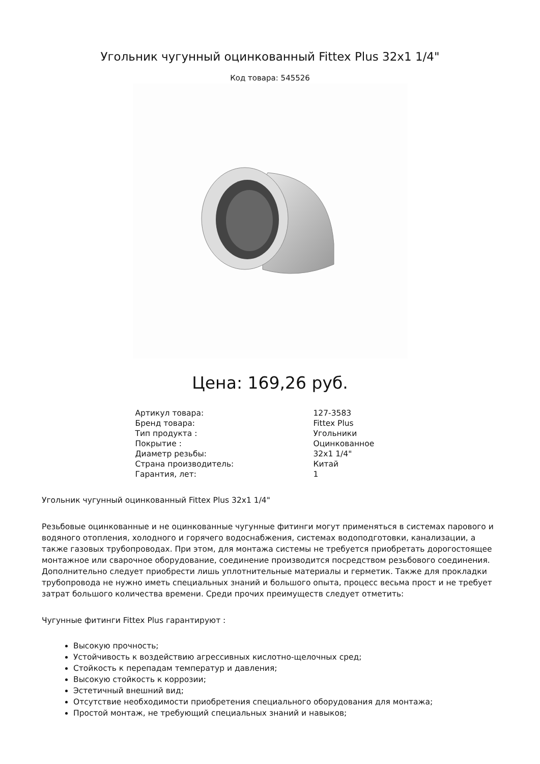Угольник чугунный оцинкованный Fittex Plus 32x1 1/4"
Код товара: 545526
Цена: 169,26 руб.
| Артикул товара: | 127-3583 |
| Бренд товара: | Fittex Plus |
| Тип продукта : | Угольники |
| Покрытие : | Оцинкованное |
| Диаметр резьбы: | 32x1 1/4" |
| Страна производитель: | Китай |
| Гарантия, лет: | 1 |
Угольник чугунный оцинкованный Fittex Plus 32x1 1/4"
Резьбовые оцинкованные и не оцинкованные чугунные фитинги могут применяться в системах парового и водяного отопления, холодного и горячего водоснабжения, системах водоподготовки, канализации, а также газовых трубопроводах. При этом, для монтажа системы не требуется приобретать дорогостоящее монтажное или сварочное оборудование, соединение производится посредством резьбового соединения. Дополнительно следует приобрести лишь уплотнительные материалы и герметик. Также для прокладки трубопровода не нужно иметь специальных знаний и большого опыта, процесс весьма прост и не требует затрат большого количества времени. Среди прочих преимуществ следует отметить:
Чугунные фитинги Fittex Plus гарантируют :
Высокую прочность;
Устойчивость к воздействию агрессивных кислотно-щелочных сред;
Стойкость к перепадам температур и давления;
Высокую стойкость к коррозии;
Эстетичный внешний вид;
Отсутствие необходимости приобретения специального оборудования для монтажа;
Простой монтаж, не требующий специальных знаний и навыков;